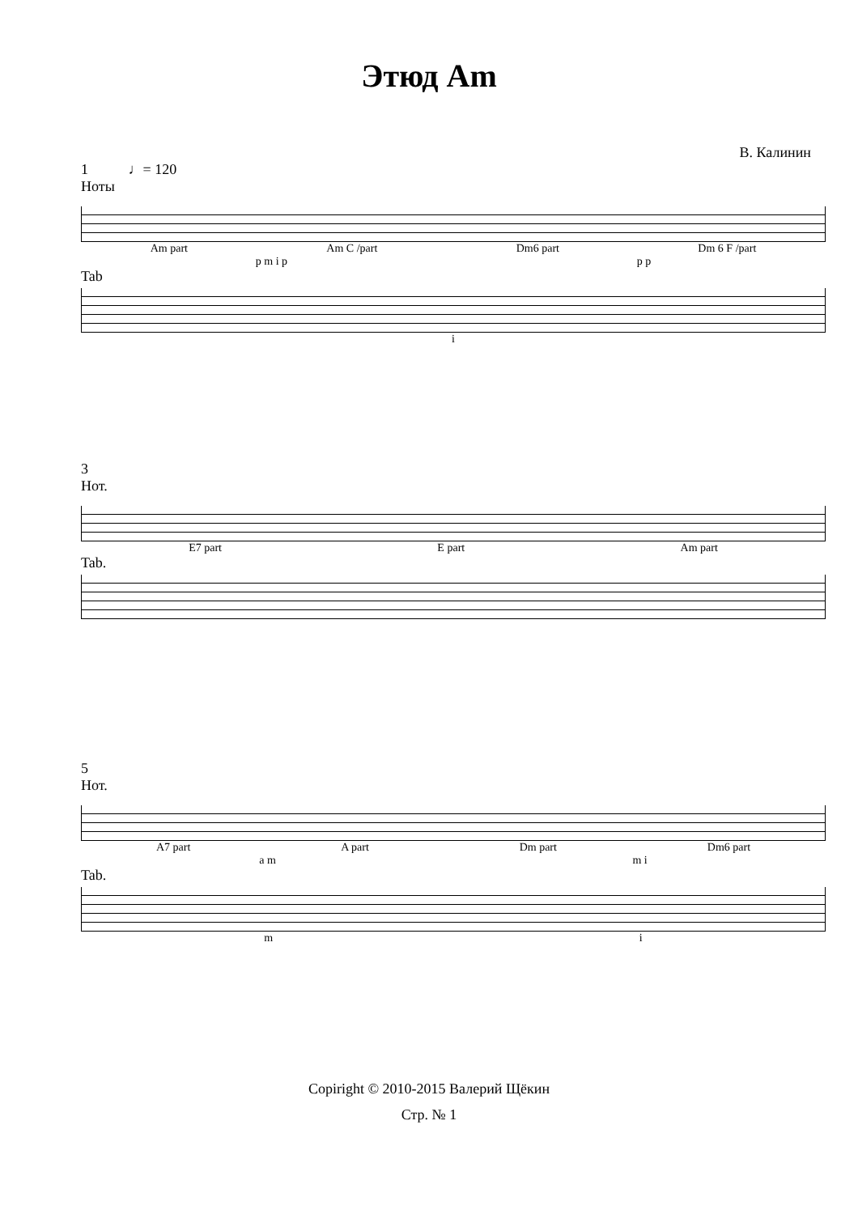Этюд Am
В. Калинин
1 ♩= 120
Ноты
Am part Am C /part Dm6 part Dm 6 F /part
p m i p p p
Tab
i
3
Нот.
E7 part E part Am part
Tab.
5
Нот.
A7 part A part Dm part Dm6 part
a m m i
Tab.
m i
Copiright © 2010-2015 Валерий Щёкин
Стр. № 1